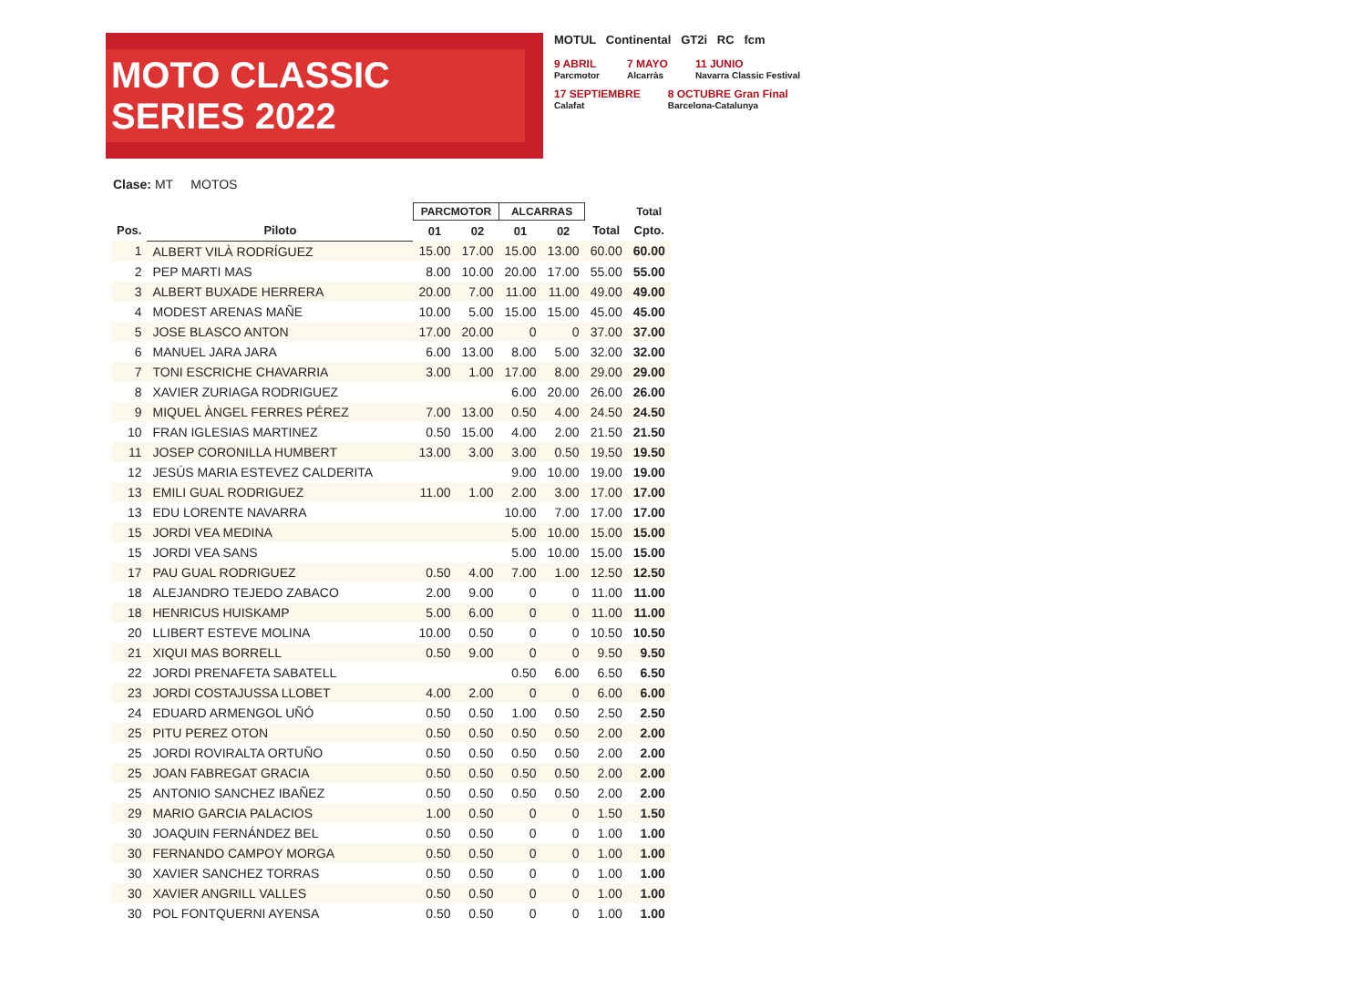MOTO CLASSIC SERIES 2022
MOTUL Continental GT2i RC fcm
9 ABRIL
Parcmotor
7 MAYO
Alcarràs
11 JUNIO
Navarra Classic Festival
17 SEPTIEMBRE
Calafat
8 OCTUBRE Gran Final
Barcelona-Catalunya
Clase: MT MOTOS
| | | PARCMOTOR | | ALCARRAS | | | Total |
| --- | --- | --- | --- | --- | --- | --- | --- |
| Pos. | Piloto | 01 | 02 | 01 | 02 | Total | Cpto. |
| 1 | ALBERT VILÀ RODRÍGUEZ | 15.00 | 17.00 | 15.00 | 13.00 | 60.00 | 60.00 |
| 2 | PEP MARTI MAS | 8.00 | 10.00 | 20.00 | 17.00 | 55.00 | 55.00 |
| 3 | ALBERT BUXADE HERRERA | 20.00 | 7.00 | 11.00 | 11.00 | 49.00 | 49.00 |
| 4 | MODEST ARENAS MAÑE | 10.00 | 5.00 | 15.00 | 15.00 | 45.00 | 45.00 |
| 5 | JOSE BLASCO ANTON | 17.00 | 20.00 | 0 | 0 | 37.00 | 37.00 |
| 6 | MANUEL JARA JARA | 6.00 | 13.00 | 8.00 | 5.00 | 32.00 | 32.00 |
| 7 | TONI ESCRICHE CHAVARRIA | 3.00 | 1.00 | 17.00 | 8.00 | 29.00 | 29.00 |
| 8 | XAVIER ZURIAGA RODRIGUEZ | | | 6.00 | 20.00 | 26.00 | 26.00 |
| 9 | MIQUEL ÀNGEL FERRES PÉREZ | 7.00 | 13.00 | 0.50 | 4.00 | 24.50 | 24.50 |
| 10 | FRAN IGLESIAS MARTINEZ | 0.50 | 15.00 | 4.00 | 2.00 | 21.50 | 21.50 |
| 11 | JOSEP CORONILLA HUMBERT | 13.00 | 3.00 | 3.00 | 0.50 | 19.50 | 19.50 |
| 12 | JESÚS MARIA ESTEVEZ CALDERITA | | | 9.00 | 10.00 | 19.00 | 19.00 |
| 13 | EMILI GUAL RODRIGUEZ | 11.00 | 1.00 | 2.00 | 3.00 | 17.00 | 17.00 |
| 13 | EDU LORENTE NAVARRA | | | 10.00 | 7.00 | 17.00 | 17.00 |
| 15 | JORDI VEA MEDINA | | | 5.00 | 10.00 | 15.00 | 15.00 |
| 15 | JORDI VEA SANS | | | 5.00 | 10.00 | 15.00 | 15.00 |
| 17 | PAU GUAL RODRIGUEZ | 0.50 | 4.00 | 7.00 | 1.00 | 12.50 | 12.50 |
| 18 | ALEJANDRO TEJEDO ZABACO | 2.00 | 9.00 | 0 | 0 | 11.00 | 11.00 |
| 18 | HENRICUS HUISKAMP | 5.00 | 6.00 | 0 | 0 | 11.00 | 11.00 |
| 20 | LLIBERT ESTEVE MOLINA | 10.00 | 0.50 | 0 | 0 | 10.50 | 10.50 |
| 21 | XIQUI MAS BORRELL | 0.50 | 9.00 | 0 | 0 | 9.50 | 9.50 |
| 22 | JORDI PRENAFETA SABATELL | | | 0.50 | 6.00 | 6.50 | 6.50 |
| 23 | JORDI COSTAJUSSA LLOBET | 4.00 | 2.00 | 0 | 0 | 6.00 | 6.00 |
| 24 | EDUARD ARMENGOL UÑÓ | 0.50 | 0.50 | 1.00 | 0.50 | 2.50 | 2.50 |
| 25 | PITU PEREZ OTON | 0.50 | 0.50 | 0.50 | 0.50 | 2.00 | 2.00 |
| 25 | JORDI ROVIRALTA ORTUÑO | 0.50 | 0.50 | 0.50 | 0.50 | 2.00 | 2.00 |
| 25 | JOAN FABREGAT GRACIA | 0.50 | 0.50 | 0.50 | 0.50 | 2.00 | 2.00 |
| 25 | ANTONIO SANCHEZ IBAÑEZ | 0.50 | 0.50 | 0.50 | 0.50 | 2.00 | 2.00 |
| 29 | MARIO GARCIA PALACIOS | 1.00 | 0.50 | 0 | 0 | 1.50 | 1.50 |
| 30 | JOAQUIN FERNÁNDEZ BEL | 0.50 | 0.50 | 0 | 0 | 1.00 | 1.00 |
| 30 | FERNANDO CAMPOY MORGA | 0.50 | 0.50 | 0 | 0 | 1.00 | 1.00 |
| 30 | XAVIER SANCHEZ TORRAS | 0.50 | 0.50 | 0 | 0 | 1.00 | 1.00 |
| 30 | XAVIER ANGRILL VALLES | 0.50 | 0.50 | 0 | 0 | 1.00 | 1.00 |
| 30 | POL FONTQUERNI AYENSA | 0.50 | 0.50 | 0 | 0 | 1.00 | 1.00 |